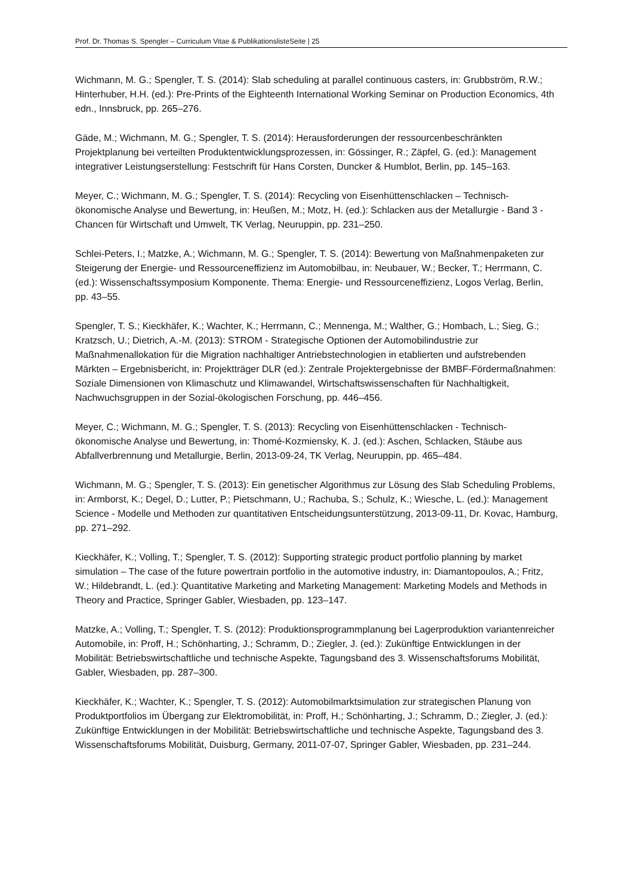Prof. Dr. Thomas S. Spengler – Curriculum Vitae & PublikationslisteSeite | 25
Wichmann, M. G.; Spengler, T. S. (2014): Slab scheduling at parallel continuous casters, in: Grubbström, R.W.; Hinterhuber, H.H. (ed.): Pre-Prints of the Eighteenth International Working Seminar on Production Economics, 4th edn., Innsbruck, pp. 265–276.
Gäde, M.; Wichmann, M. G.; Spengler, T. S. (2014): Herausforderungen der ressourcenbeschränkten Projektplanung bei verteilten Produktentwicklungsprozessen, in: Gössinger, R.; Zäpfel, G. (ed.): Management integrativer Leistungserstellung: Festschrift für Hans Corsten, Duncker & Humblot, Berlin, pp. 145–163.
Meyer, C.; Wichmann, M. G.; Spengler, T. S. (2014): Recycling von Eisenhüttenschlacken – Technisch-ökonomische Analyse und Bewertung, in: Heußen, M.; Motz, H. (ed.): Schlacken aus der Metallurgie - Band 3 - Chancen für Wirtschaft und Umwelt, TK Verlag, Neuruppin, pp. 231–250.
Schlei-Peters, I.; Matzke, A.; Wichmann, M. G.; Spengler, T. S. (2014): Bewertung von Maßnahmenpaketen zur Steigerung der Energie- und Ressourceneffizienz im Automobilbau, in: Neubauer, W.; Becker, T.; Herrmann, C. (ed.): Wissenschaftssymposium Komponente. Thema: Energie- und Ressourceneffizienz, Logos Verlag, Berlin, pp. 43–55.
Spengler, T. S.; Kieckhäfer, K.; Wachter, K.; Herrmann, C.; Mennenga, M.; Walther, G.; Hombach, L.; Sieg, G.; Kratzsch, U.; Dietrich, A.-M. (2013): STROM - Strategische Optionen der Automobilindustrie zur Maßnahmenallokation für die Migration nachhaltiger Antriebstechnologien in etablierten und aufstrebenden Märkten – Ergebnisbericht, in: Projektträger DLR (ed.): Zentrale Projektergebnisse der BMBF-Fördermaßnahmen: Soziale Dimensionen von Klimaschutz und Klimawandel, Wirtschaftswissenschaften für Nachhaltigkeit, Nachwuchsgruppen in der Sozial-ökologischen Forschung, pp. 446–456.
Meyer, C.; Wichmann, M. G.; Spengler, T. S. (2013): Recycling von Eisenhüttenschlacken - Technisch-ökonomische Analyse und Bewertung, in: Thomé-Kozmiensky, K. J. (ed.): Aschen, Schlacken, Stäube aus Abfallverbrennung und Metallurgie, Berlin, 2013-09-24, TK Verlag, Neuruppin, pp. 465–484.
Wichmann, M. G.; Spengler, T. S. (2013): Ein genetischer Algorithmus zur Lösung des Slab Scheduling Problems, in: Armborst, K.; Degel, D.; Lutter, P.; Pietschmann, U.; Rachuba, S.; Schulz, K.; Wiesche, L. (ed.): Management Science - Modelle und Methoden zur quantitativen Entscheidungsunterstützung, 2013-09-11, Dr. Kovac, Hamburg, pp. 271–292.
Kieckhäfer, K.; Volling, T.; Spengler, T. S. (2012): Supporting strategic product portfolio planning by market simulation – The case of the future powertrain portfolio in the automotive industry, in: Diamantopoulos, A.; Fritz, W.; Hildebrandt, L. (ed.): Quantitative Marketing and Marketing Management: Marketing Models and Methods in Theory and Practice, Springer Gabler, Wiesbaden, pp. 123–147.
Matzke, A.; Volling, T.; Spengler, T. S. (2012): Produktionsprogrammplanung bei Lagerproduktion variantenreicher Automobile, in: Proff, H.; Schönharting, J.; Schramm, D.; Ziegler, J. (ed.): Zukünftige Entwicklungen in der Mobilität: Betriebswirtschaftliche und technische Aspekte, Tagungsband des 3. Wissenschaftsforums Mobilität, Gabler, Wiesbaden, pp. 287–300.
Kieckhäfer, K.; Wachter, K.; Spengler, T. S. (2012): Automobilmarktsimulation zur strategischen Planung von Produktportfolios im Übergang zur Elektromobilität, in: Proff, H.; Schönharting, J.; Schramm, D.; Ziegler, J. (ed.): Zukünftige Entwicklungen in der Mobilität: Betriebswirtschaftliche und technische Aspekte, Tagungsband des 3. Wissenschaftsforums Mobilität, Duisburg, Germany, 2011-07-07, Springer Gabler, Wiesbaden, pp. 231–244.